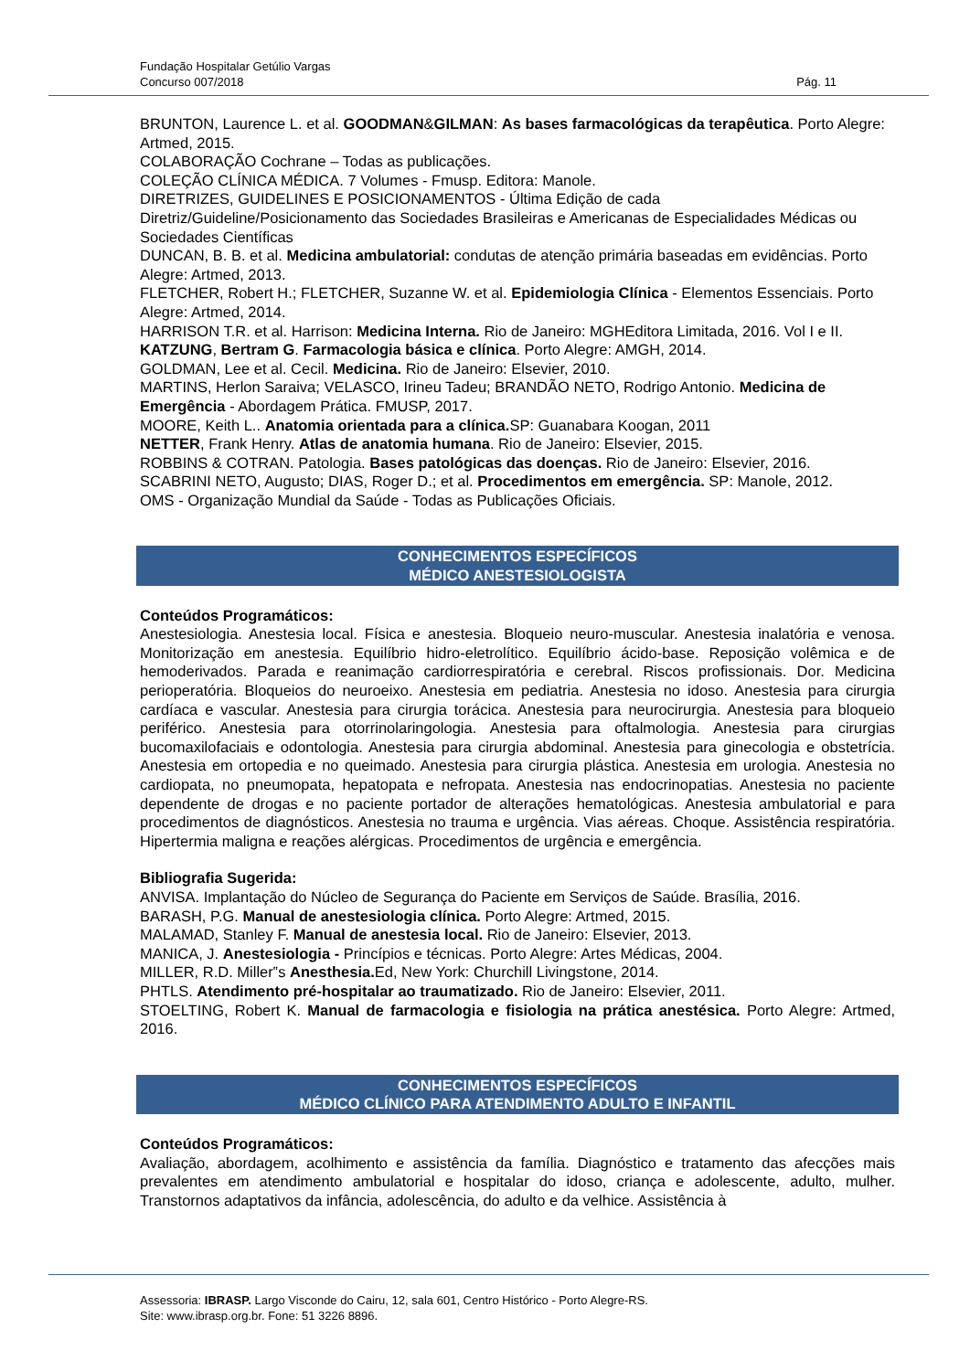Fundação Hospitalar Getúlio Vargas
Concurso 007/2018 Pág. 11
BRUNTON, Laurence L. et al. GOODMAN&GILMAN: As bases farmacológicas da terapêutica. Porto Alegre: Artmed, 2015.
COLABORAÇÃO Cochrane – Todas as publicações.
COLEÇÃO CLÍNICA MÉDICA. 7 Volumes - Fmusp. Editora: Manole.
DIRETRIZES, GUIDELINES E POSICIONAMENTOS - Última Edição de cada
Diretriz/Guideline/Posicionamento das Sociedades Brasileiras e Americanas de Especialidades Médicas ou Sociedades Científicas
DUNCAN, B. B. et al. Medicina ambulatorial: condutas de atenção primária baseadas em evidências. Porto Alegre: Artmed, 2013.
FLETCHER, Robert H.; FLETCHER, Suzanne W. et al. Epidemiologia Clínica - Elementos Essenciais. Porto Alegre: Artmed, 2014.
HARRISON T.R. et al. Harrison: Medicina Interna. Rio de Janeiro: MGHEditora Limitada, 2016. Vol I e II.
KATZUNG, Bertram G. Farmacologia básica e clínica. Porto Alegre: AMGH, 2014.
GOLDMAN, Lee et al. Cecil. Medicina. Rio de Janeiro: Elsevier, 2010.
MARTINS, Herlon Saraiva; VELASCO, Irineu Tadeu; BRANDÃO NETO, Rodrigo Antonio. Medicina de Emergência - Abordagem Prática. FMUSP, 2017.
MOORE, Keith L.. Anatomia orientada para a clínica. SP: Guanabara Koogan, 2011
NETTER, Frank Henry. Atlas de anatomia humana. Rio de Janeiro: Elsevier, 2015.
ROBBINS & COTRAN. Patologia. Bases patológicas das doenças. Rio de Janeiro: Elsevier, 2016.
SCABRINI NETO, Augusto; DIAS, Roger D.; et al. Procedimentos em emergência. SP: Manole, 2012.
OMS - Organização Mundial da Saúde - Todas as Publicações Oficiais.
CONHECIMENTOS ESPECÍFICOS
MÉDICO ANESTESIOLOGISTA
Conteúdos Programáticos:
Anestesiologia. Anestesia local. Física e anestesia. Bloqueio neuro-muscular. Anestesia inalatória e venosa. Monitorização em anestesia. Equilíbrio hidro-eletrolítico. Equilíbrio ácido-base. Reposição volêmica e de hemoderivados. Parada e reanimação cardiorrespiratória e cerebral. Riscos profissionais. Dor. Medicina perioperatória. Bloqueios do neuroeixo. Anestesia em pediatria. Anestesia no idoso. Anestesia para cirurgia cardíaca e vascular. Anestesia para cirurgia torácica. Anestesia para neurocirurgia. Anestesia para bloqueio periférico. Anestesia para otorrinolaringologia. Anestesia para oftalmologia. Anestesia para cirurgias bucomaxilofaciais e odontologia. Anestesia para cirurgia abdominal. Anestesia para ginecologia e obstetrícia. Anestesia em ortopedia e no queimado. Anestesia para cirurgia plástica. Anestesia em urologia. Anestesia no cardiopata, no pneumopata, hepatopata e nefropata. Anestesia nas endocrinopatias. Anestesia no paciente dependente de drogas e no paciente portador de alterações hematológicas. Anestesia ambulatorial e para procedimentos de diagnósticos. Anestesia no trauma e urgência. Vias aéreas. Choque. Assistência respiratória. Hipertermia maligna e reações alérgicas. Procedimentos de urgência e emergência.
Bibliografia Sugerida:
ANVISA. Implantação do Núcleo de Segurança do Paciente em Serviços de Saúde. Brasília, 2016.
BARASH, P.G. Manual de anestesiologia clínica. Porto Alegre: Artmed, 2015.
MALAMAD, Stanley F. Manual de anestesia local. Rio de Janeiro: Elsevier, 2013.
MANICA, J. Anestesiologia - Princípios e técnicas. Porto Alegre: Artes Médicas, 2004.
MILLER, R.D. Miller‟s Anesthesia. Ed, New York: Churchill Livingstone, 2014.
PHTLS. Atendimento pré-hospitalar ao traumatizado. Rio de Janeiro: Elsevier, 2011.
STOELTING, Robert K. Manual de farmacologia e fisiologia na prática anestésica. Porto Alegre: Artmed, 2016.
CONHECIMENTOS ESPECÍFICOS
MÉDICO CLÍNICO PARA ATENDIMENTO ADULTO E INFANTIL
Conteúdos Programáticos:
Avaliação, abordagem, acolhimento e assistência da família. Diagnóstico e tratamento das afecções mais prevalentes em atendimento ambulatorial e hospitalar do idoso, criança e adolescente, adulto, mulher. Transtornos adaptativos da infância, adolescência, do adulto e da velhice. Assistência à
Assessoria: IBRASP. Largo Visconde do Cairu, 12, sala 601, Centro Histórico - Porto Alegre-RS.
Site: www.ibrasp.org.br. Fone: 51 3226 8896.